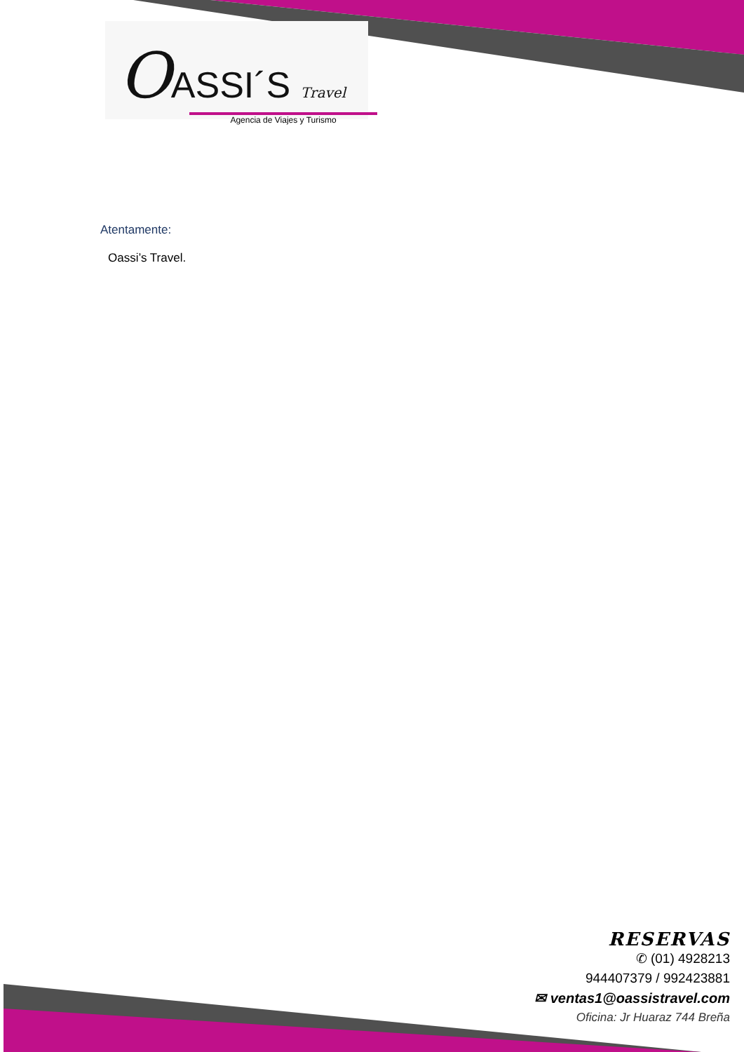OASSI´S Travel
Agencia de Viajes y Turismo
Atentamente:
Oassi’s Travel.
RESERVAS
✆ (01) 4928213
944407379 / 992423881
✉ ventas1@oassistravel.com
Oficina: Jr Huaraz 744 Breña